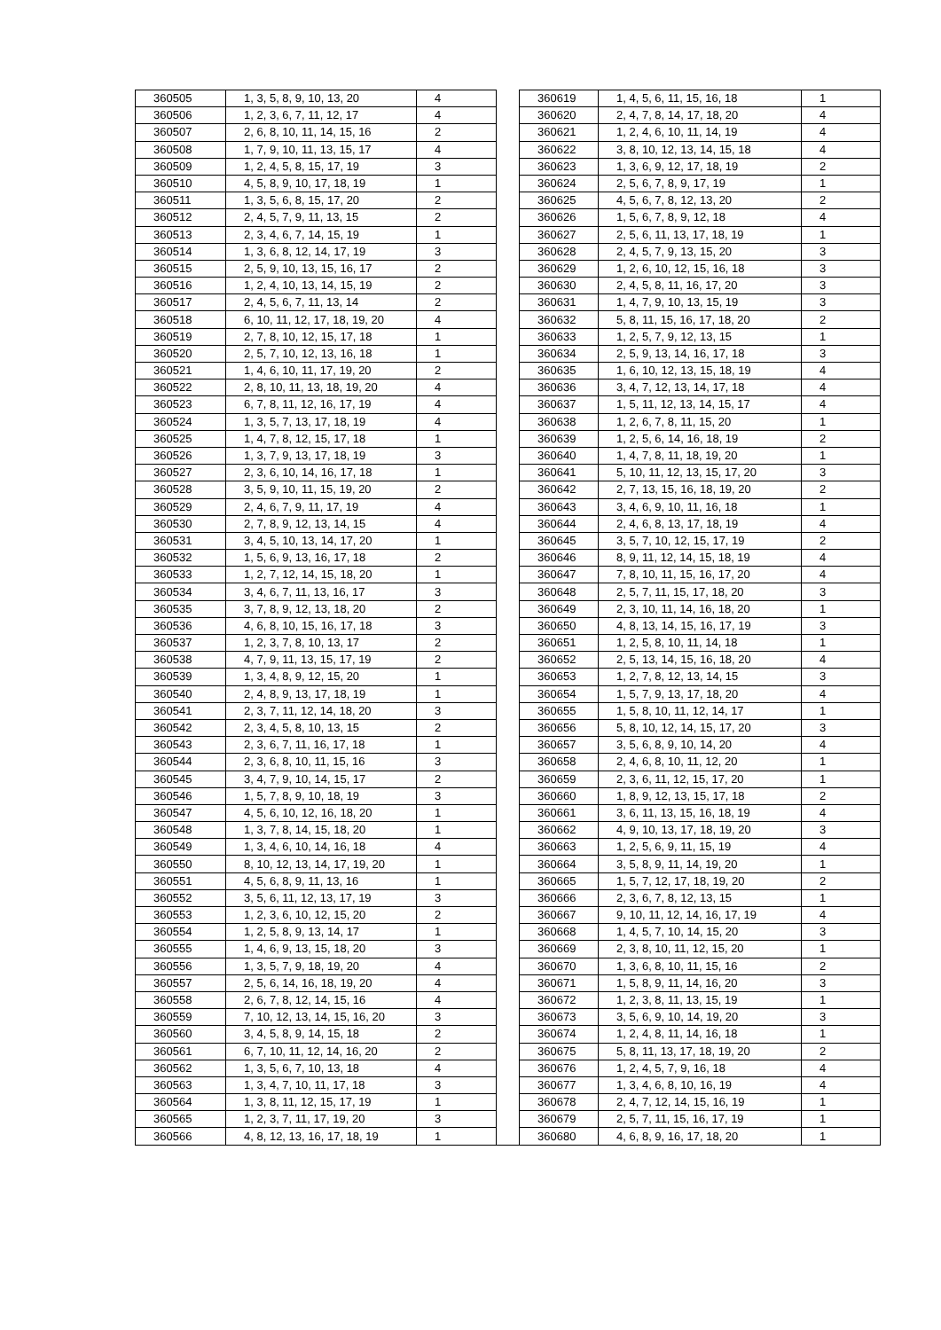| 360505 | 1, 3, 5, 8, 9, 10, 13, 20 | 4 | | 360619 | 1, 4, 5, 6, 11, 15, 16, 18 | 1 |
| 360506 | 1, 2, 3, 6, 7, 11, 12, 17 | 4 | | 360620 | 2, 4, 7, 8, 14, 17, 18, 20 | 4 |
| 360507 | 2, 6, 8, 10, 11, 14, 15, 16 | 2 | | 360621 | 1, 2, 4, 6, 10, 11, 14, 19 | 4 |
| 360508 | 1, 7, 9, 10, 11, 13, 15, 17 | 4 | | 360622 | 3, 8, 10, 12, 13, 14, 15, 18 | 4 |
| 360509 | 1, 2, 4, 5, 8, 15, 17, 19 | 3 | | 360623 | 1, 3, 6, 9, 12, 17, 18, 19 | 2 |
| 360510 | 4, 5, 8, 9, 10, 17, 18, 19 | 1 | | 360624 | 2, 5, 6, 7, 8, 9, 17, 19 | 1 |
| 360511 | 1, 3, 5, 6, 8, 15, 17, 20 | 2 | | 360625 | 4, 5, 6, 7, 8, 12, 13, 20 | 2 |
| 360512 | 2, 4, 5, 7, 9, 11, 13, 15 | 2 | | 360626 | 1, 5, 6, 7, 8, 9, 12, 18 | 4 |
| 360513 | 2, 3, 4, 6, 7, 14, 15, 19 | 1 | | 360627 | 2, 5, 6, 11, 13, 17, 18, 19 | 1 |
| 360514 | 1, 3, 6, 8, 12, 14, 17, 19 | 3 | | 360628 | 2, 4, 5, 7, 9, 13, 15, 20 | 3 |
| 360515 | 2, 5, 9, 10, 13, 15, 16, 17 | 2 | | 360629 | 1, 2, 6, 10, 12, 15, 16, 18 | 3 |
| 360516 | 1, 2, 4, 10, 13, 14, 15, 19 | 2 | | 360630 | 2, 4, 5, 8, 11, 16, 17, 20 | 3 |
| 360517 | 2, 4, 5, 6, 7, 11, 13, 14 | 2 | | 360631 | 1, 4, 7, 9, 10, 13, 15, 19 | 3 |
| 360518 | 6, 10, 11, 12, 17, 18, 19, 20 | 4 | | 360632 | 5, 8, 11, 15, 16, 17, 18, 20 | 2 |
| 360519 | 2, 7, 8, 10, 12, 15, 17, 18 | 1 | | 360633 | 1, 2, 5, 7, 9, 12, 13, 15 | 1 |
| 360520 | 2, 5, 7, 10, 12, 13, 16, 18 | 1 | | 360634 | 2, 5, 9, 13, 14, 16, 17, 18 | 3 |
| 360521 | 1, 4, 6, 10, 11, 17, 19, 20 | 2 | | 360635 | 1, 6, 10, 12, 13, 15, 18, 19 | 4 |
| 360522 | 2, 8, 10, 11, 13, 18, 19, 20 | 4 | | 360636 | 3, 4, 7, 12, 13, 14, 17, 18 | 4 |
| 360523 | 6, 7, 8, 11, 12, 16, 17, 19 | 4 | | 360637 | 1, 5, 11, 12, 13, 14, 15, 17 | 4 |
| 360524 | 1, 3, 5, 7, 13, 17, 18, 19 | 4 | | 360638 | 1, 2, 6, 7, 8, 11, 15, 20 | 1 |
| 360525 | 1, 4, 7, 8, 12, 15, 17, 18 | 1 | | 360639 | 1, 2, 5, 6, 14, 16, 18, 19 | 2 |
| 360526 | 1, 3, 7, 9, 13, 17, 18, 19 | 3 | | 360640 | 1, 4, 7, 8, 11, 18, 19, 20 | 1 |
| 360527 | 2, 3, 6, 10, 14, 16, 17, 18 | 1 | | 360641 | 5, 10, 11, 12, 13, 15, 17, 20 | 3 |
| 360528 | 3, 5, 9, 10, 11, 15, 19, 20 | 2 | | 360642 | 2, 7, 13, 15, 16, 18, 19, 20 | 2 |
| 360529 | 2, 4, 6, 7, 9, 11, 17, 19 | 4 | | 360643 | 3, 4, 6, 9, 10, 11, 16, 18 | 1 |
| 360530 | 2, 7, 8, 9, 12, 13, 14, 15 | 4 | | 360644 | 2, 4, 6, 8, 13, 17, 18, 19 | 4 |
| 360531 | 3, 4, 5, 10, 13, 14, 17, 20 | 1 | | 360645 | 3, 5, 7, 10, 12, 15, 17, 19 | 2 |
| 360532 | 1, 5, 6, 9, 13, 16, 17, 18 | 2 | | 360646 | 8, 9, 11, 12, 14, 15, 18, 19 | 4 |
| 360533 | 1, 2, 7, 12, 14, 15, 18, 20 | 1 | | 360647 | 7, 8, 10, 11, 15, 16, 17, 20 | 4 |
| 360534 | 3, 4, 6, 7, 11, 13, 16, 17 | 3 | | 360648 | 2, 5, 7, 11, 15, 17, 18, 20 | 3 |
| 360535 | 3, 7, 8, 9, 12, 13, 18, 20 | 2 | | 360649 | 2, 3, 10, 11, 14, 16, 18, 20 | 1 |
| 360536 | 4, 6, 8, 10, 15, 16, 17, 18 | 3 | | 360650 | 4, 8, 13, 14, 15, 16, 17, 19 | 3 |
| 360537 | 1, 2, 3, 7, 8, 10, 13, 17 | 2 | | 360651 | 1, 2, 5, 8, 10, 11, 14, 18 | 1 |
| 360538 | 4, 7, 9, 11, 13, 15, 17, 19 | 2 | | 360652 | 2, 5, 13, 14, 15, 16, 18, 20 | 4 |
| 360539 | 1, 3, 4, 8, 9, 12, 15, 20 | 1 | | 360653 | 1, 2, 7, 8, 12, 13, 14, 15 | 3 |
| 360540 | 2, 4, 8, 9, 13, 17, 18, 19 | 1 | | 360654 | 1, 5, 7, 9, 13, 17, 18, 20 | 4 |
| 360541 | 2, 3, 7, 11, 12, 14, 18, 20 | 3 | | 360655 | 1, 5, 8, 10, 11, 12, 14, 17 | 1 |
| 360542 | 2, 3, 4, 5, 8, 10, 13, 15 | 2 | | 360656 | 5, 8, 10, 12, 14, 15, 17, 20 | 3 |
| 360543 | 2, 3, 6, 7, 11, 16, 17, 18 | 1 | | 360657 | 3, 5, 6, 8, 9, 10, 14, 20 | 4 |
| 360544 | 2, 3, 6, 8, 10, 11, 15, 16 | 3 | | 360658 | 2, 4, 6, 8, 10, 11, 12, 20 | 1 |
| 360545 | 3, 4, 7, 9, 10, 14, 15, 17 | 2 | | 360659 | 2, 3, 6, 11, 12, 15, 17, 20 | 1 |
| 360546 | 1, 5, 7, 8, 9, 10, 18, 19 | 3 | | 360660 | 1, 8, 9, 12, 13, 15, 17, 18 | 2 |
| 360547 | 4, 5, 6, 10, 12, 16, 18, 20 | 1 | | 360661 | 3, 6, 11, 13, 15, 16, 18, 19 | 4 |
| 360548 | 1, 3, 7, 8, 14, 15, 18, 20 | 1 | | 360662 | 4, 9, 10, 13, 17, 18, 19, 20 | 3 |
| 360549 | 1, 3, 4, 6, 10, 14, 16, 18 | 4 | | 360663 | 1, 2, 5, 6, 9, 11, 15, 19 | 4 |
| 360550 | 8, 10, 12, 13, 14, 17, 19, 20 | 1 | | 360664 | 3, 5, 8, 9, 11, 14, 19, 20 | 1 |
| 360551 | 4, 5, 6, 8, 9, 11, 13, 16 | 1 | | 360665 | 1, 5, 7, 12, 17, 18, 19, 20 | 2 |
| 360552 | 3, 5, 6, 11, 12, 13, 17, 19 | 3 | | 360666 | 2, 3, 6, 7, 8, 12, 13, 15 | 1 |
| 360553 | 1, 2, 3, 6, 10, 12, 15, 20 | 2 | | 360667 | 9, 10, 11, 12, 14, 16, 17, 19 | 4 |
| 360554 | 1, 2, 5, 8, 9, 13, 14, 17 | 1 | | 360668 | 1, 4, 5, 7, 10, 14, 15, 20 | 3 |
| 360555 | 1, 4, 6, 9, 13, 15, 18, 20 | 3 | | 360669 | 2, 3, 8, 10, 11, 12, 15, 20 | 1 |
| 360556 | 1, 3, 5, 7, 9, 18, 19, 20 | 4 | | 360670 | 1, 3, 6, 8, 10, 11, 15, 16 | 2 |
| 360557 | 2, 5, 6, 14, 16, 18, 19, 20 | 4 | | 360671 | 1, 5, 8, 9, 11, 14, 16, 20 | 3 |
| 360558 | 2, 6, 7, 8, 12, 14, 15, 16 | 4 | | 360672 | 1, 2, 3, 8, 11, 13, 15, 19 | 1 |
| 360559 | 7, 10, 12, 13, 14, 15, 16, 20 | 3 | | 360673 | 3, 5, 6, 9, 10, 14, 19, 20 | 3 |
| 360560 | 3, 4, 5, 8, 9, 14, 15, 18 | 2 | | 360674 | 1, 2, 4, 8, 11, 14, 16, 18 | 1 |
| 360561 | 6, 7, 10, 11, 12, 14, 16, 20 | 2 | | 360675 | 5, 8, 11, 13, 17, 18, 19, 20 | 2 |
| 360562 | 1, 3, 5, 6, 7, 10, 13, 18 | 4 | | 360676 | 1, 2, 4, 5, 7, 9, 16, 18 | 4 |
| 360563 | 1, 3, 4, 7, 10, 11, 17, 18 | 3 | | 360677 | 1, 3, 4, 6, 8, 10, 16, 19 | 4 |
| 360564 | 1, 3, 8, 11, 12, 15, 17, 19 | 1 | | 360678 | 2, 4, 7, 12, 14, 15, 16, 19 | 1 |
| 360565 | 1, 2, 3, 7, 11, 17, 19, 20 | 3 | | 360679 | 2, 5, 7, 11, 15, 16, 17, 19 | 1 |
| 360566 | 4, 8, 12, 13, 16, 17, 18, 19 | 1 | | 360680 | 4, 6, 8, 9, 16, 17, 18, 20 | 1 |